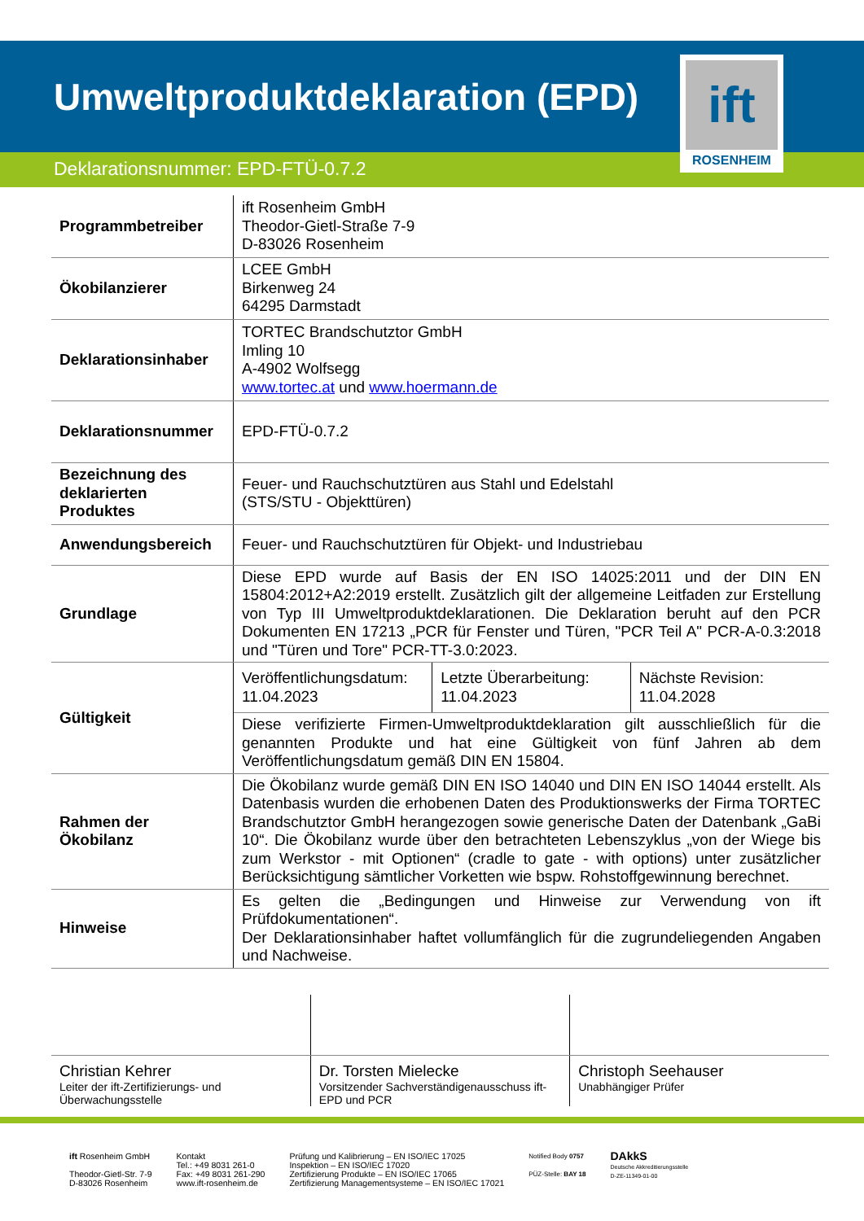Umweltproduktdeklaration (EPD)
Deklarationsnummer: EPD-FTÜ-0.7.2
ift
ROSENHEIM
| Programmbetreiber | ift Rosenheim GmbH Theodor-Gietl-Straße 7-9 D-83026 Rosenheim |
| Ökobilanzierer | LCEE GmbH Birkenweg 24 64295 Darmstadt |
| Deklarationsinhaber | TORTEC Brandschutztor GmbH Imling 10 A-4902 Wolfsegg www.tortec.at und www.hoermann.de |
| Deklarationsnummer | EPD-FTÜ-0.7.2 |
| Bezeichnung des deklarierten Produktes | Feuer- und Rauchschutztüren aus Stahl und Edelstahl (STS/STU - Objekttüren) |
| Anwendungsbereich | Feuer- und Rauchschutztüren für Objekt- und Industriebau |
| Grundlage | Diese EPD wurde auf Basis der EN ISO 14025:2011 und der DIN EN 15804:2012+A2:2019 erstellt. Zusätzlich gilt der allgemeine Leitfaden zur Erstellung von Typ III Umweltproduktdeklarationen. Die Deklaration beruht auf den PCR Dokumenten EN 17213 „PCR für Fenster und Türen, "PCR Teil A" PCR-A-0.3:2018 und "Türen und Tore" PCR-TT-3.0:2023. |
| Gültigkeit | / Veröffentlichungsdatum: 11.04.2023 / Letzte Überarbeitung: 11.04.2023 / Nächste Revision: 11.04.2028 / |
| | Diese verifizierte Firmen-Umweltproduktdeklaration gilt ausschließlich für die genannten Produkte und hat eine Gültigkeit von fünf Jahren ab dem Veröffentlichungsdatum gemäß DIN EN 15804. |
| Rahmen der Ökobilanz | Die Ökobilanz wurde gemäß DIN EN ISO 14040 und DIN EN ISO 14044 erstellt. Als Datenbasis wurden die erhobenen Daten des Produktionswerks der Firma TORTEC Brandschutztor GmbH herangezogen sowie generische Daten der Datenbank „GaBi 10“. Die Ökobilanz wurde über den betrachteten Lebenszyklus „von der Wiege bis zum Werkstor - mit Optionen“ (cradle to gate - with options) unter zusätzlicher Berücksichtigung sämtlicher Vorketten wie bspw. Rohstoffgewinnung berechnet. |
| Hinweise | Es gelten die „Bedingungen und Hinweise zur Verwendung von ift Prüfdokumentationen“. Der Deklarationsinhaber haftet vollumfänglich für die zugrundeliegenden Angaben und Nachweise. |
| Christian Kehrer Leiter der ift-Zertifizierungs- und Überwachungsstelle | Dr. Torsten Mielecke Vorsitzender Sachverständigenausschuss ift-EPD und PCR | Christoph Seehauser Unabhängiger Prüfer |
ift Rosenheim GmbH
Theodor-Gietl-Str. 7-9
D-83026 Rosenheim
Kontakt
Tel.: +49 8031 261-0
Fax: +49 8031 261-290
www.ift-rosenheim.de
Prüfung und Kalibrierung – EN ISO/IEC 17025
Inspektion – EN ISO/IEC 17020
Zertifizierung Produkte – EN ISO/IEC 17065
Zertifizierung Managementsysteme – EN ISO/IEC 17021
Notified Body 0757
PÜZ-Stelle: BAY 18
DAkkS
Deutsche Akkreditierungsstelle
D-ZE-11349-01-00